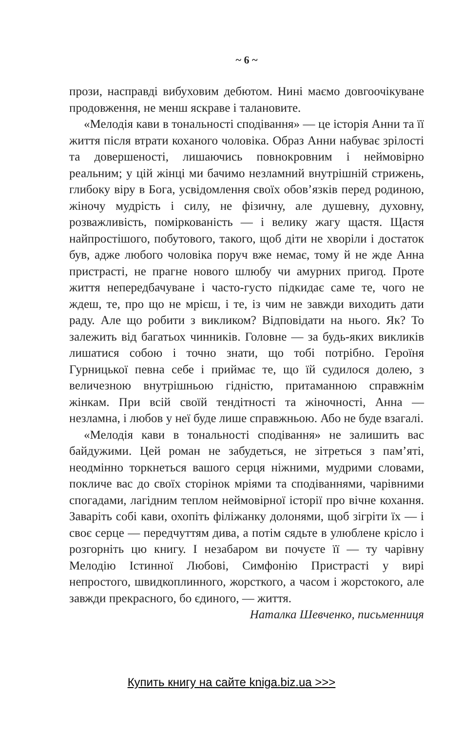~ 6 ~
прози, насправді вибуховим дебютом. Нині маємо довгоочікуване продовження, не менш яскраве і талановите.
«Мелодія кави в тональності сподівання» — це історія Анни та її життя після втрати коханого чоловіка. Образ Анни набуває зрілості та довершеності, лишаючись повнокровним і неймовірно реальним; у цій жінці ми бачимо незламний внутрішній стрижень, глибоку віру в Бога, усвідомлення своїх обов’язків перед родиною, жіночу мудрість і силу, не фізичну, але душевну, духовну, розважливість, поміркованість — і велику жагу щастя. Щастя найпростішого, побутового, такого, щоб діти не хворіли і достаток був, адже любого чоловіка поруч вже немає, тому й не жде Анна пристрасті, не прагне нового шлюбу чи амурних пригод. Проте життя непередбачуване і часто-густо підкидає саме те, чого не ждеш, те, про що не мрієш, і те, із чим не завжди виходить дати раду. Але що робити з викликом? Відповідати на нього. Як? То залежить від багатьох чинників. Головне — за будь-яких викликів лишатися собою і точно знати, що тобі потрібно. Героїня Гурницької певна себе і приймає те, що їй судилося долею, з величезною внутрішньою гідністю, притаманною справжнім жінкам. При всій своїй тендітності та жіночності, Анна — незламна, і любов у неї буде лише справжньою. Або не буде взагалі.
«Мелодія кави в тональності сподівання» не залишить вас байдужими. Цей роман не забудеться, не зітреться з пам’яті, неодмінно торкнеться вашого серця ніжними, мудрими словами, покличе вас до своїх сторінок мріями та сподіваннями, чарівними спогадами, лагідним теплом неймовірної історії про вічне кохання. Заваріть собі кави, охопіть філіжанку долонями, щоб зігріти їх — і своє серце — передчуттям дива, а потім сядьте в улюблене крісло і розгорніть цю книгу. І незабаром ви почуєте її — ту чарівну Мелодію Істинної Любові, Симфонію Пристрасті у вирі непростого, швидкоплинного, жорсткого, а часом і жорстокого, але завжди прекрасного, бо єдиного, — життя.
Наталка Шевченко, письменниця
Купить книгу на сайте kniga.biz.ua >>>